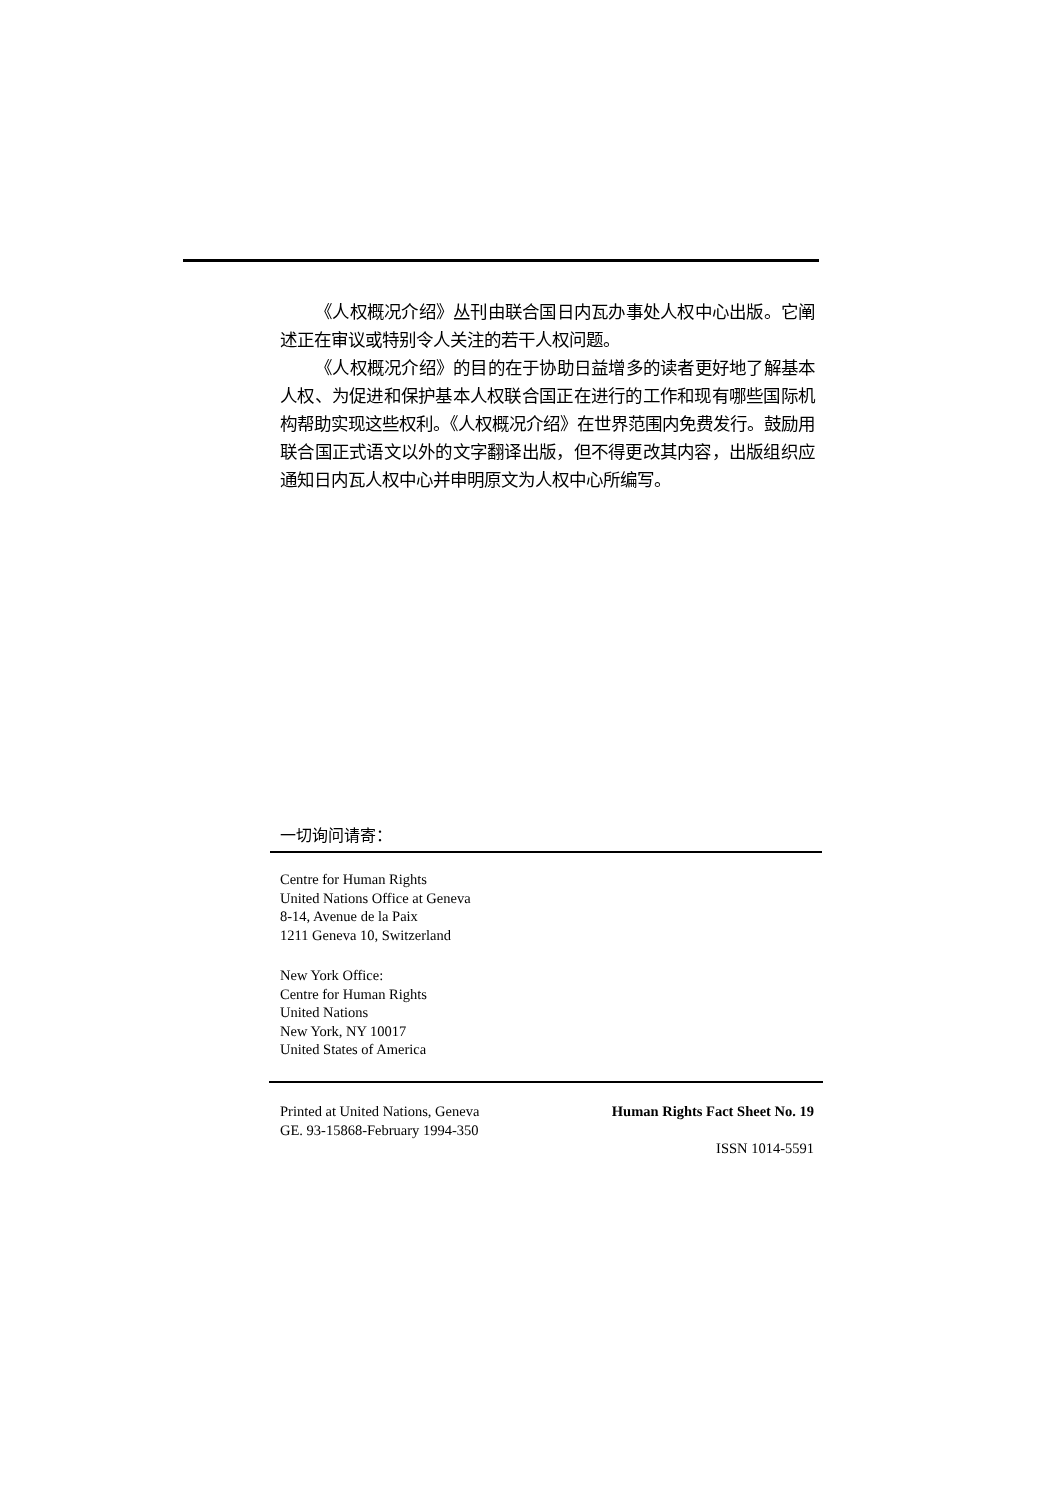《人权概况介绍》丛刊由联合国日内瓦办事处人权中心出版。它阐述正在审议或特别令人关注的若干人权问题。
《人权概况介绍》的目的在于协助日益增多的读者更好地了解基本人权、为促进和保护基本人权联合国正在进行的工作和现有哪些国际机构帮助实现这些权利。《人权概况介绍》在世界范围内免费发行。鼓励用联合国正式语文以外的文字翻译出版，但不得更改其内容，出版组织应通知日内瓦人权中心并申明原文为人权中心所编写。
一切询问请寄：
Centre for Human Rights
United Nations Office at Geneva
8-14, Avenue de la Paix
1211 Geneva 10, Switzerland
New York Office:
Centre for Human Rights
United Nations
New York, NY 10017
United States of America
Printed at United Nations, Geneva
GE. 93-15868-February 1994-350
Human Rights Fact Sheet No. 19
ISSN 1014-5591